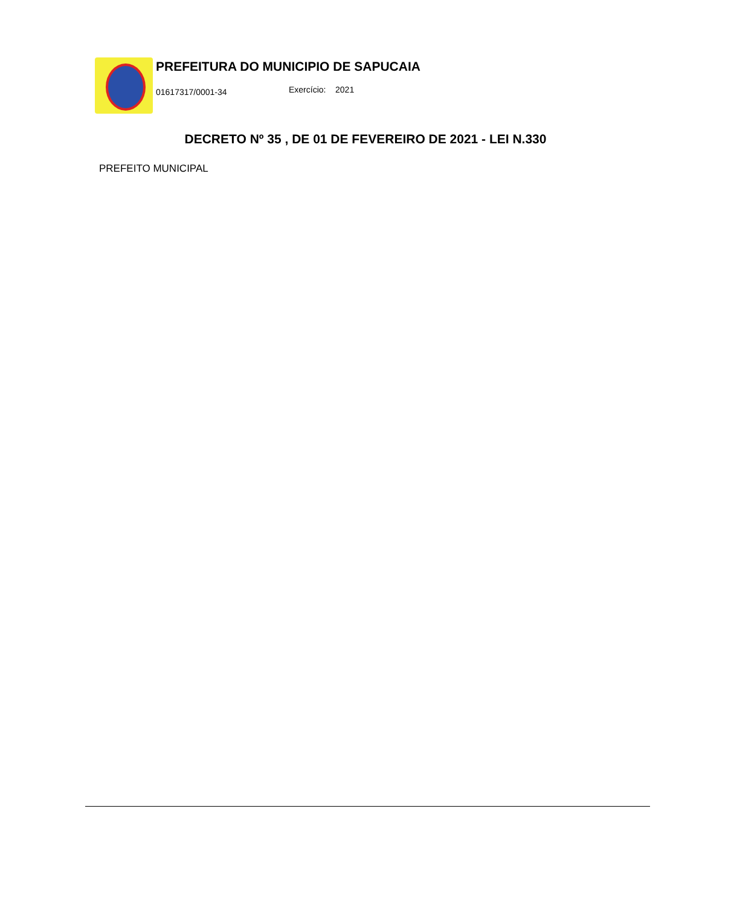PREFEITURA DO MUNICIPIO DE SAPUCAIA
01617317/0001-34 Exercício: 2021
DECRETO Nº 35 , DE 01 DE FEVEREIRO DE 2021 - LEI N.330
PREFEITO MUNICIPAL